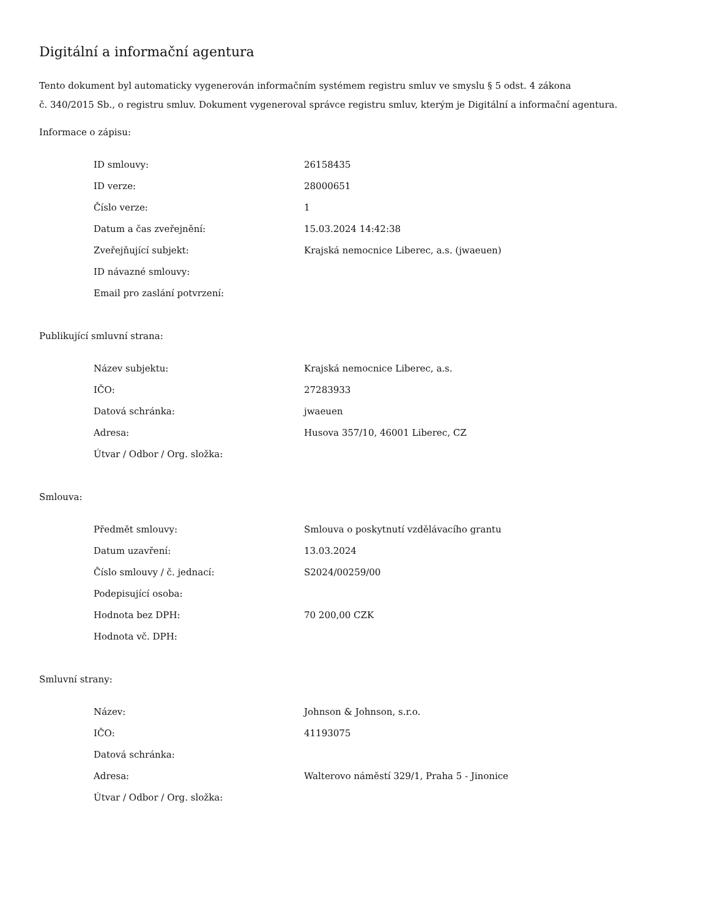Digitální a informační agentura
Tento dokument byl automaticky vygenerován informačním systémem registru smluv ve smyslu § 5 odst. 4 zákona
č. 340/2015 Sb., o registru smluv. Dokument vygeneroval správce registru smluv, kterým je Digitální a informační agentura.
Informace o zápisu:
| ID smlouvy: | 26158435 |
| ID verze: | 28000651 |
| Číslo verze: | 1 |
| Datum a čas zveřejnění: | 15.03.2024 14:42:38 |
| Zveřejňující subjekt: | Krajská nemocnice Liberec, a.s. (jwaeuen) |
| ID návazné smlouvy: | |
| Email pro zaslání potvrzení: | |
Publikující smluvní strana:
| Název subjektu: | Krajská nemocnice Liberec, a.s. |
| IČO: | 27283933 |
| Datová schránka: | jwaeuen |
| Adresa: | Husova 357/10, 46001 Liberec, CZ |
| Útvar / Odbor / Org. složka: | |
Smlouva:
| Předmět smlouvy: | Smlouva o poskytnutí vzdělávacího grantu |
| Datum uzavření: | 13.03.2024 |
| Číslo smlouvy / č. jednací: | S2024/00259/00 |
| Podepisující osoba: | |
| Hodnota bez DPH: | 70 200,00 CZK |
| Hodnota vč. DPH: | |
Smluvní strany:
| Název: | Johnson & Johnson, s.r.o. |
| IČO: | 41193075 |
| Datová schránka: | |
| Adresa: | Walterovo náměstí 329/1, Praha 5 - Jinonice |
| Útvar / Odbor / Org. složka: | |